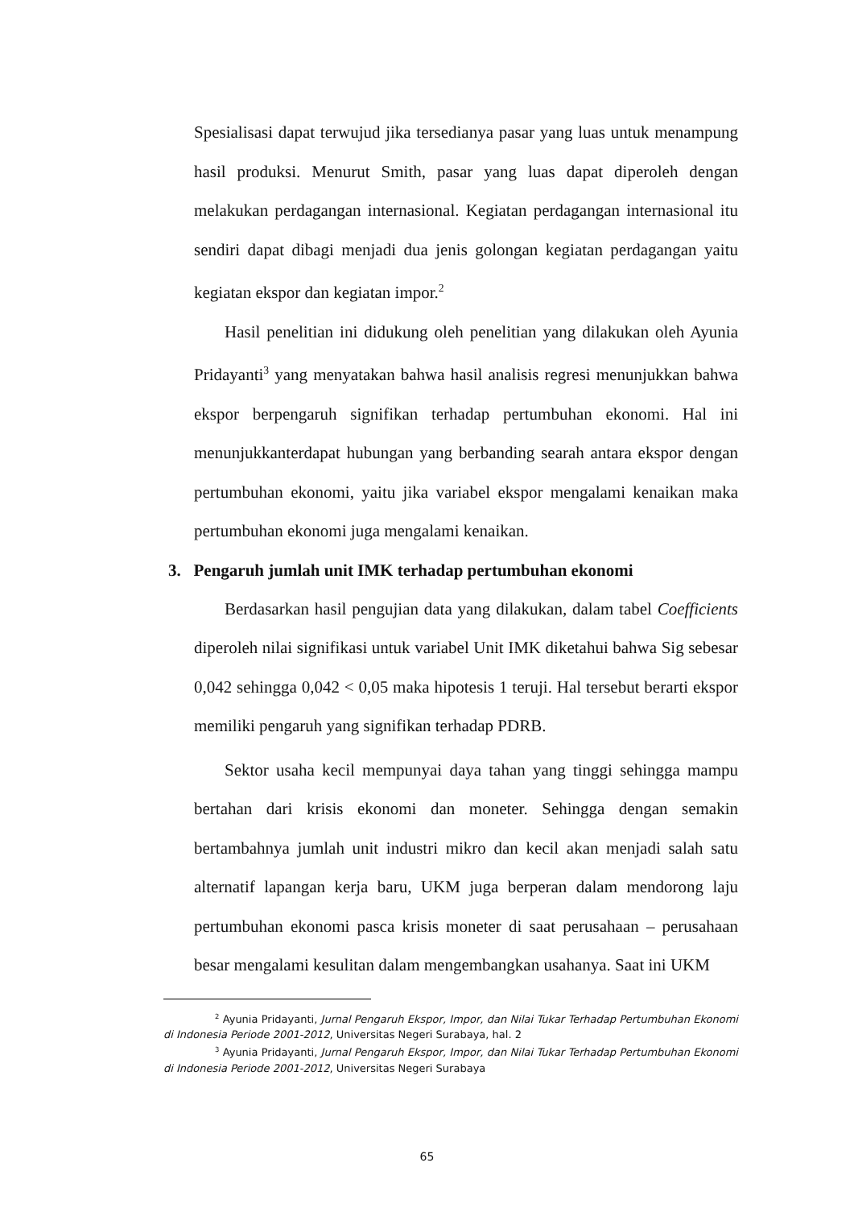Spesialisasi dapat terwujud jika tersedianya pasar yang luas untuk menampung hasil produksi. Menurut Smith, pasar yang luas dapat diperoleh dengan melakukan perdagangan internasional. Kegiatan perdagangan internasional itu sendiri dapat dibagi menjadi dua jenis golongan kegiatan perdagangan yaitu kegiatan ekspor dan kegiatan impor.<sup>2</sup>
Hasil penelitian ini didukung oleh penelitian yang dilakukan oleh Ayunia Pridayanti<sup>3</sup> yang menyatakan bahwa hasil analisis regresi menunjukkan bahwa ekspor berpengaruh signifikan terhadap pertumbuhan ekonomi. Hal ini menunjukkanterdapat hubungan yang berbanding searah antara ekspor dengan pertumbuhan ekonomi, yaitu jika variabel ekspor mengalami kenaikan maka pertumbuhan ekonomi juga mengalami kenaikan.
3. Pengaruh jumlah unit IMK terhadap pertumbuhan ekonomi
Berdasarkan hasil pengujian data yang dilakukan, dalam tabel Coefficients diperoleh nilai signifikasi untuk variabel Unit IMK diketahui bahwa Sig sebesar 0,042 sehingga 0,042 < 0,05 maka hipotesis 1 teruji. Hal tersebut berarti ekspor memiliki pengaruh yang signifikan terhadap PDRB.
Sektor usaha kecil mempunyai daya tahan yang tinggi sehingga mampu bertahan dari krisis ekonomi dan moneter. Sehingga dengan semakin bertambahnya jumlah unit industri mikro dan kecil akan menjadi salah satu alternatif lapangan kerja baru, UKM juga berperan dalam mendorong laju pertumbuhan ekonomi pasca krisis moneter di saat perusahaan – perusahaan besar mengalami kesulitan dalam mengembangkan usahanya. Saat ini UKM
<sup>2</sup> Ayunia Pridayanti, Jurnal Pengaruh Ekspor, Impor, dan Nilai Tukar Terhadap Pertumbuhan Ekonomi di Indonesia Periode 2001-2012, Universitas Negeri Surabaya, hal. 2
<sup>3</sup> Ayunia Pridayanti, Jurnal Pengaruh Ekspor, Impor, dan Nilai Tukar Terhadap Pertumbuhan Ekonomi di Indonesia Periode 2001-2012, Universitas Negeri Surabaya
65